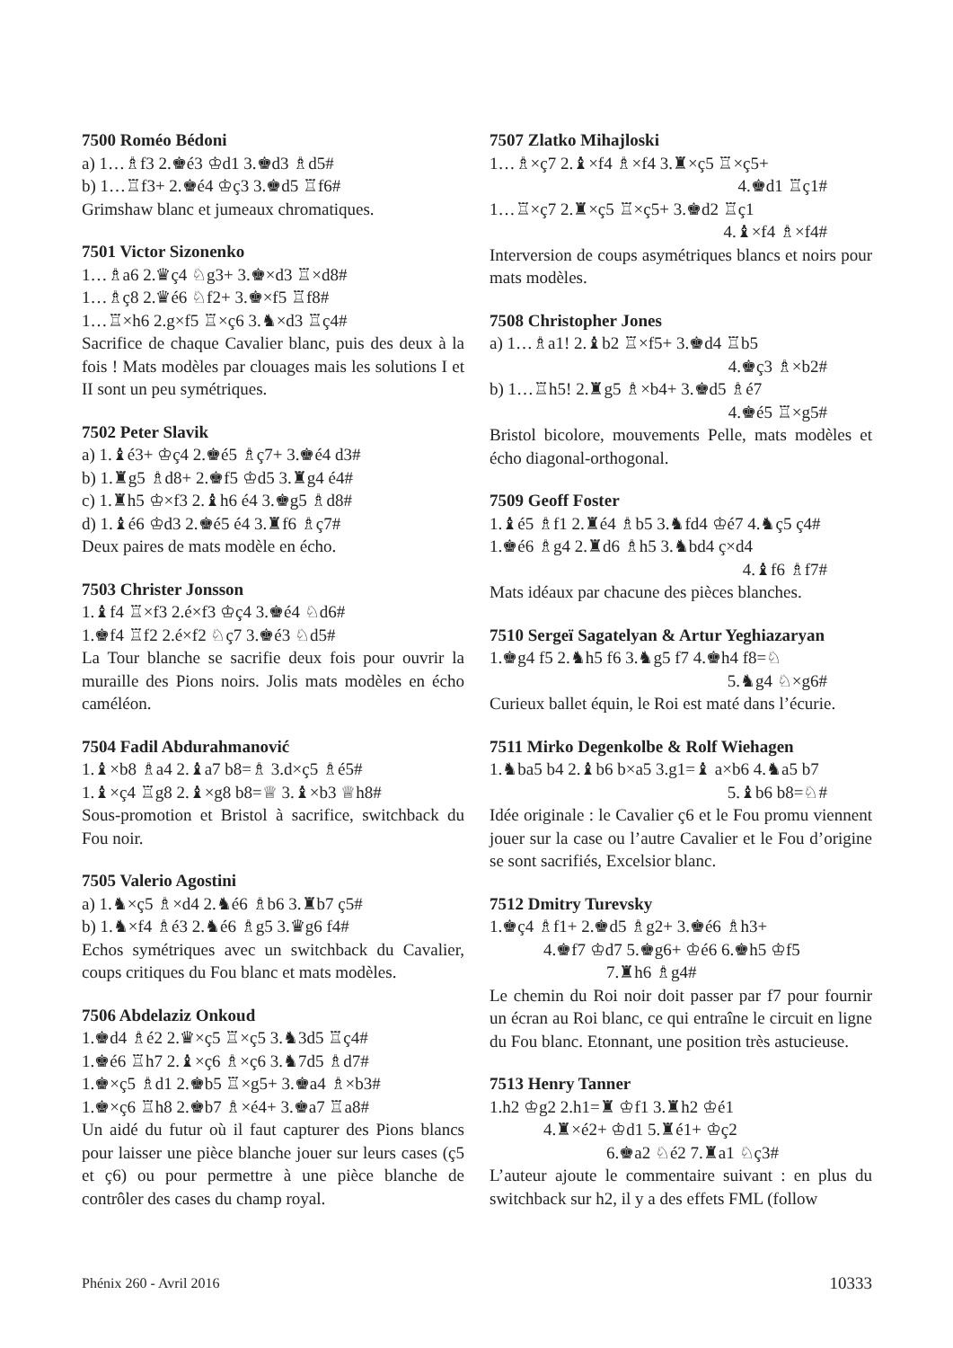7500 Roméo Bédoni
a) 1…♗f3 2.♚é3 ♔d1 3.♚d3 ♗d5#
b) 1…♖f3+ 2.♚é4 ♔ç3 3.♚d5 ♖f6#
Grimshaw blanc et jumeaux chromatiques.
7501 Victor Sizonenko
1…♗a6 2.♛ç4 ♘g3+ 3.♚×d3 ♖×d8#
1…♗ç8 2.♛é6 ♘f2+ 3.♚×f5 ♖f8#
1…♖×h6 2.g×f5 ♖×ç6 3.♞×d3 ♖ç4#
Sacrifice de chaque Cavalier blanc, puis des deux à la fois ! Mats modèles par clouages mais les solutions I et II sont un peu symétriques.
7502 Peter Slavik
a) 1.♝é3+ ♔ç4 2.♚é5 ♗ç7+ 3.♚é4 d3#
b) 1.♜g5 ♗d8+ 2.♚f5 ♔d5 3.♜g4 é4#
c) 1.♜h5 ♔×f3 2.♝h6 é4 3.♚g5 ♗d8#
d) 1.♝é6 ♔d3 2.♚é5 é4 3.♜f6 ♗ç7#
Deux paires de mats modèle en écho.
7503 Christer Jonsson
1.♝f4 ♖×f3 2.é×f3 ♔ç4 3.♚é4 ♘d6#
1.♚f4 ♖f2 2.é×f2 ♘ç7 3.♚é3 ♘d5#
La Tour blanche se sacrifie deux fois pour ouvrir la muraille des Pions noirs. Jolis mats modèles en écho caméléon.
7504 Fadil Abdurahmanović
1.♝×b8 ♗a4 2.♝a7 b8=♗ 3.d×ç5 ♗é5#
1.♝×ç4 ♖g8 2.♝×g8 b8=♕ 3.♝×b3 ♕h8#
Sous-promotion et Bristol à sacrifice, switchback du Fou noir.
7505 Valerio Agostini
a) 1.♞×ç5 ♗×d4 2.♞é6 ♗b6 3.♜b7 ç5#
b) 1.♞×f4 ♗é3 2.♞é6 ♗g5 3.♛g6 f4#
Echos symétriques avec un switchback du Cavalier, coups critiques du Fou blanc et mats modèles.
7506 Abdelaziz Onkoud
1.♚d4 ♗é2 2.♛×ç5 ♖×ç5 3.♞3d5 ♖ç4#
1.♚é6 ♖h7 2.♝×ç6 ♗×ç6 3.♞7d5 ♗d7#
1.♚×ç5 ♗d1 2.♚b5 ♖×g5+ 3.♚a4 ♗×b3#
1.♚×ç6 ♖h8 2.♚b7 ♗×é4+ 3.♚a7 ♖a8#
Un aidé du futur où il faut capturer des Pions blancs pour laisser une pièce blanche jouer sur leurs cases (ç5 et ç6) ou pour permettre à une pièce blanche de contrôler des cases du champ royal.
7507 Zlatko Mihajloski
1…♗×ç7 2.♝×f4 ♗×f4 3.♜×ç5 ♖×ç5+
4.♚d1 ♖ç1#
1…♖×ç7 2.♜×ç5 ♖×ç5+ 3.♚d2 ♖ç1
4.♝×f4 ♗×f4#
Interversion de coups asymétriques blancs et noirs pour mats modèles.
7508 Christopher Jones
a) 1…♗a1! 2.♝b2 ♖×f5+ 3.♚d4 ♖b5
4.♚ç3 ♗×b2#
b) 1…♖h5! 2.♜g5 ♗×b4+ 3.♚d5 ♗é7
4.♚é5 ♖×g5#
Bristol bicolore, mouvements Pelle, mats modèles et écho diagonal-orthogonal.
7509 Geoff Foster
1.♝é5 ♗f1 2.♜é4 ♗b5 3.♞fd4 ♔é7 4.♞ç5 ç4#
1.♚é6 ♗g4 2.♜d6 ♗h5 3.♞bd4 ç×d4
4.♝f6 ♗f7#
Mats idéaux par chacune des pièces blanches.
7510 Sergeï Sagatelyan & Artur Yeghiazaryan
1.♚g4 f5 2.♞h5 f6 3.♞g5 f7 4.♚h4 f8=♘
5.♞g4 ♘×g6#
Curieux ballet équin, le Roi est maté dans l’écurie.
7511 Mirko Degenkolbe & Rolf Wiehagen
1.♞ba5 b4 2.♝b6 b×a5 3.g1=♝ a×b6 4.♞a5 b7
5.♝b6 b8=♘#
Idée originale : le Cavalier ç6 et le Fou promu viennent jouer sur la case ou l’autre Cavalier et le Fou d’origine se sont sacrifiés, Excelsior blanc.
7512 Dmitry Turevsky
1.♚ç4 ♗f1+ 2.♚d5 ♗g2+ 3.♚é6 ♗h3+
4.♚f7 ♔d7 5.♚g6+ ♔é6 6.♚h5 ♔f5
7.♜h6 ♗g4#
Le chemin du Roi noir doit passer par f7 pour fournir un écran au Roi blanc, ce qui entraîne le circuit en ligne du Fou blanc. Etonnant, une position très astucieuse.
7513 Henry Tanner
1.h2 ♔g2 2.h1=♜ ♔f1 3.♜h2 ♔é1
4.♜×é2+ ♔d1 5.♜é1+ ♔ç2
6.♚a2 ♘é2 7.♜a1 ♘ç3#
L’auteur ajoute le commentaire suivant : en plus du switchback sur h2, il y a des effets FML (follow
Phénix 260 - Avril 2016 10333